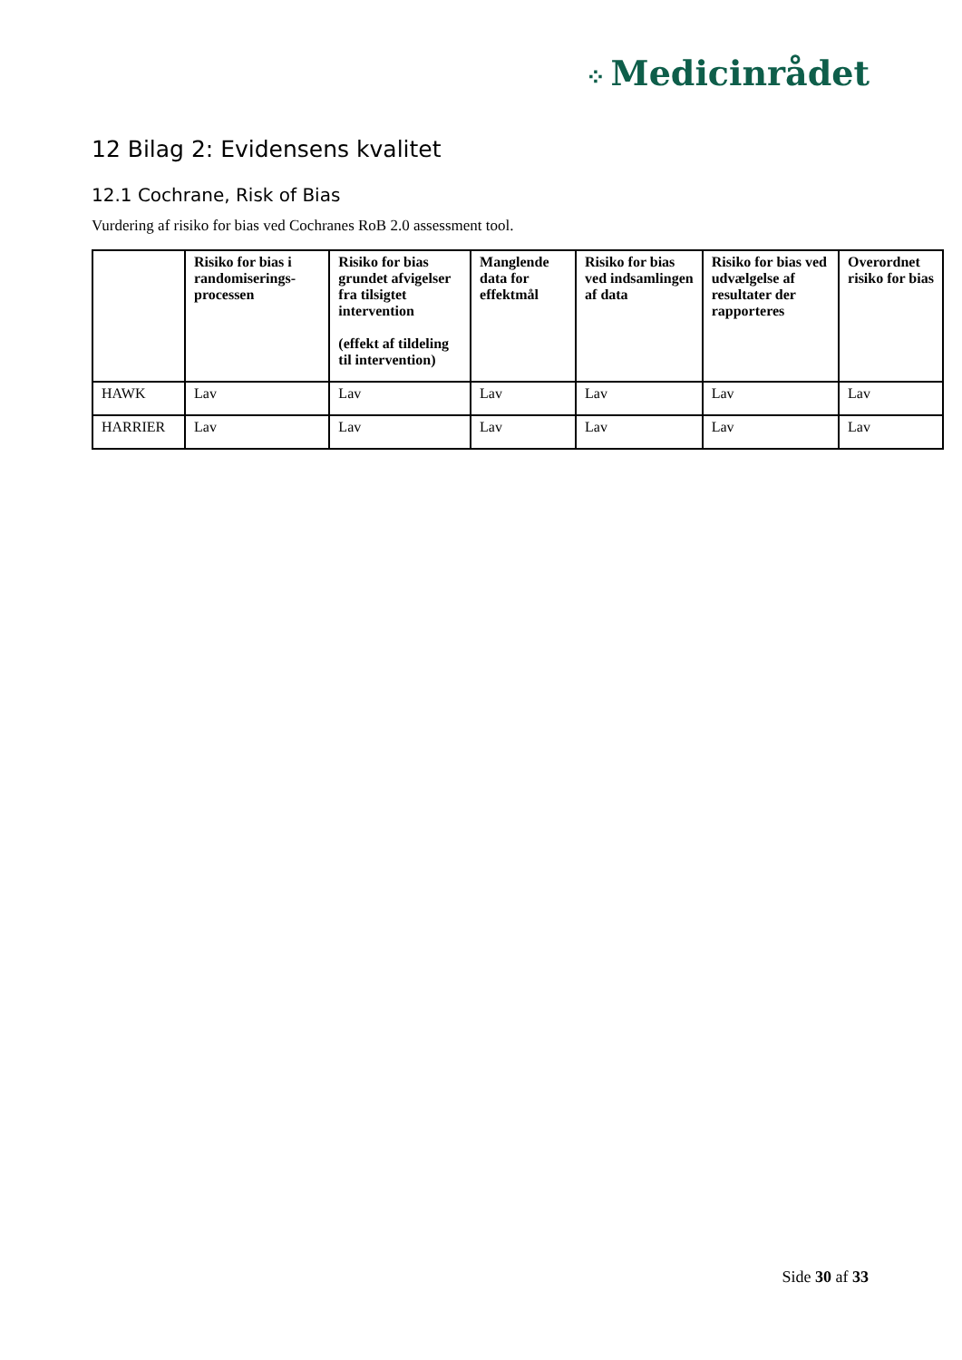⁘ Medicinrådet
12 Bilag 2: Evidensens kvalitet
12.1 Cochrane, Risk of Bias
Vurdering af risiko for bias ved Cochranes RoB 2.0 assessment tool.
| | Risiko for bias i randomiserings-processen | Risiko for bias grundet afvigelser fra tilsigtet intervention (effekt af tildeling til intervention) | Manglende data for effektmål | Risiko for bias ved indsamlingen af data | Risiko for bias ved udvælgelse af resultater der rapporteres | Overordnet risiko for bias |
| --- | --- | --- | --- | --- | --- | --- |
| HAWK | Lav | Lav | Lav | Lav | Lav | Lav |
| HARRIER | Lav | Lav | Lav | Lav | Lav | Lav |
Side 30 af 33